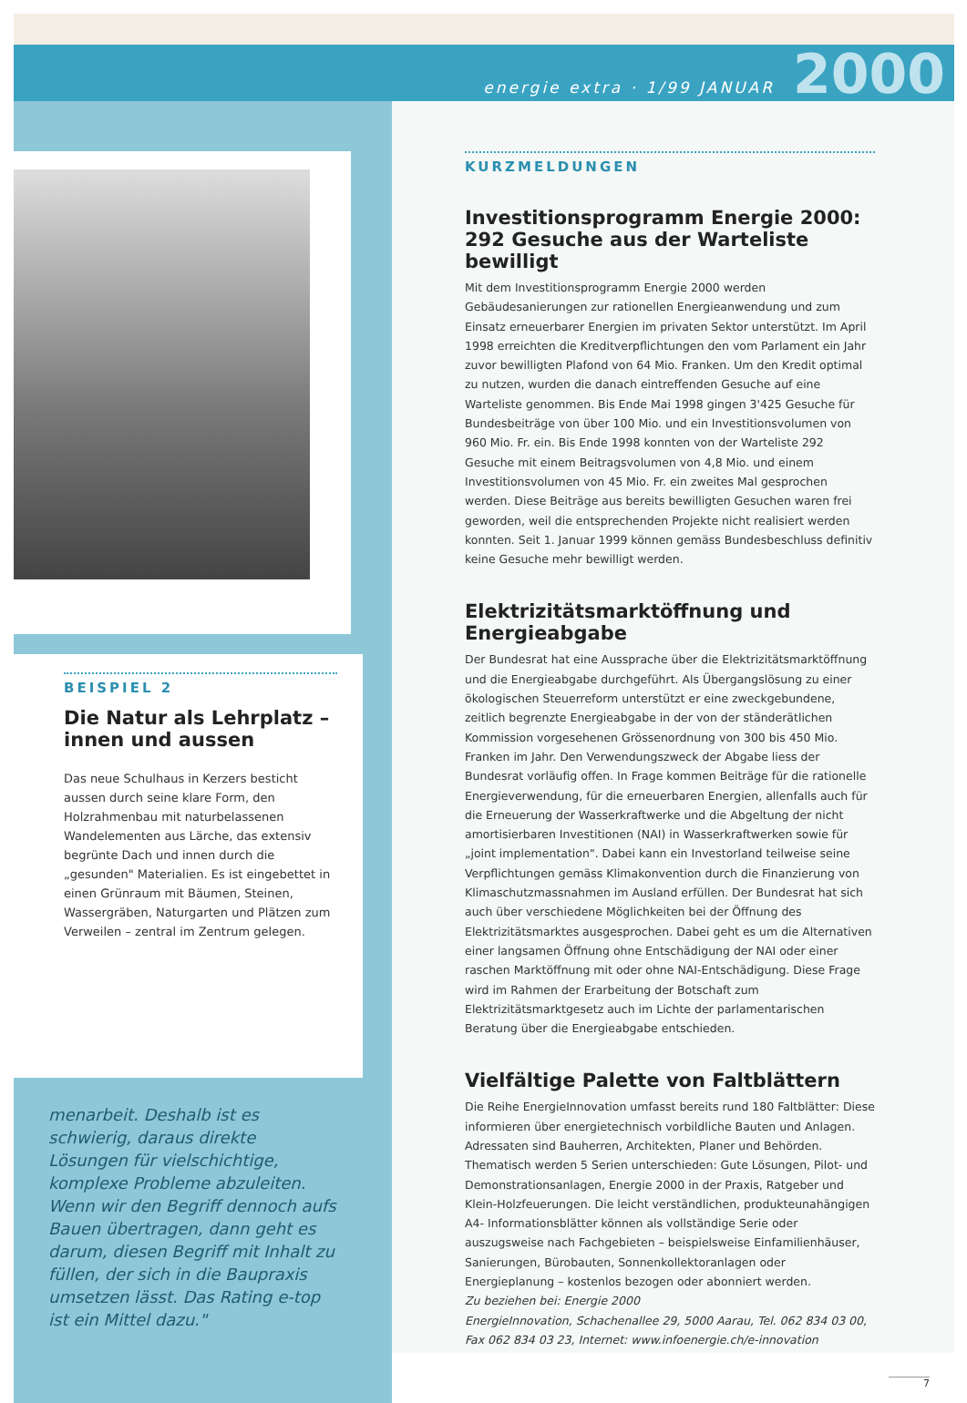energie extra · 1/99 JANUAR 2000
BEISPIEL 2
Die Natur als Lehrplatz – innen und aussen
Das neue Schulhaus in Kerzers besticht aussen durch seine klare Form, den Holzrahmenbau mit naturbelassenen Wandelementen aus Lärche, das extensiv begrünte Dach und innen durch die „gesunden" Materialien. Es ist eingebettet in einen Grünraum mit Bäumen, Steinen, Wassergräben, Naturgarten und Plätzen zum Verweilen – zentral im Zentrum gelegen.
menarbeit. Deshalb ist es schwierig, daraus direkte Lösungen für vielschichtige, komplexe Probleme abzuleiten. Wenn wir den Begriff dennoch aufs Bauen übertragen, dann geht es darum, diesen Begriff mit Inhalt zu füllen, der sich in die Baupraxis umsetzen lässt. Das Rating e-top ist ein Mittel dazu."
KURZMELDUNGEN
Investitionsprogramm Energie 2000: 292 Gesuche aus der Warteliste bewilligt
Mit dem Investitionsprogramm Energie 2000 werden Gebäudesanierungen zur rationellen Energieanwendung und zum Einsatz erneuerbarer Energien im privaten Sektor unterstützt. Im April 1998 erreichten die Kreditverpflichtungen den vom Parlament ein Jahr zuvor bewilligten Plafond von 64 Mio. Franken. Um den Kredit optimal zu nutzen, wurden die danach eintreffenden Gesuche auf eine Warteliste genommen. Bis Ende Mai 1998 gingen 3'425 Gesuche für Bundesbeiträge von über 100 Mio. und ein Investitionsvolumen von 960 Mio. Fr. ein. Bis Ende 1998 konnten von der Warteliste 292 Gesuche mit einem Beitragsvolumen von 4,8 Mio. und einem Investitionsvolumen von 45 Mio. Fr. ein zweites Mal gesprochen werden. Diese Beiträge aus bereits bewilligten Gesuchen waren frei geworden, weil die entsprechenden Projekte nicht realisiert werden konnten. Seit 1. Januar 1999 können gemäss Bundesbeschluss definitiv keine Gesuche mehr bewilligt werden.
Elektrizitätsmarktöffnung und Energieabgabe
Der Bundesrat hat eine Aussprache über die Elektrizitätsmarktöffnung und die Energieabgabe durchgeführt. Als Übergangslösung zu einer ökologischen Steuerreform unterstützt er eine zweckgebundene, zeitlich begrenzte Energieabgabe in der von der ständerätlichen Kommission vorgesehenen Grössenordnung von 300 bis 450 Mio. Franken im Jahr. Den Verwendungszweck der Abgabe liess der Bundesrat vorläufig offen. In Frage kommen Beiträge für die rationelle Energieverwendung, für die erneuerbaren Energien, allenfalls auch für die Erneuerung der Wasserkraftwerke und die Abgeltung der nicht amortisierbaren Investitionen (NAI) in Wasserkraftwerken sowie für „joint implementation". Dabei kann ein Investorland teilweise seine Verpflichtungen gemäss Klimakonvention durch die Finanzierung von Klimaschutzmassnahmen im Ausland erfüllen. Der Bundesrat hat sich auch über verschiedene Möglichkeiten bei der Öffnung des Elektrizitätsmarktes ausgesprochen. Dabei geht es um die Alternativen einer langsamen Öffnung ohne Entschädigung der NAI oder einer raschen Marktöffnung mit oder ohne NAI-Entschädigung. Diese Frage wird im Rahmen der Erarbeitung der Botschaft zum Elektrizitätsmarktgesetz auch im Lichte der parlamentarischen Beratung über die Energieabgabe entschieden.
Vielfältige Palette von Faltblättern
Die Reihe EnergieInnovation umfasst bereits rund 180 Faltblätter: Diese informieren über energietechnisch vorbildliche Bauten und Anlagen. Adressaten sind Bauherren, Architekten, Planer und Behörden. Thematisch werden 5 Serien unterschieden: Gute Lösungen, Pilot- und Demonstrationsanlagen, Energie 2000 in der Praxis, Ratgeber und Klein-Holzfeuerungen. Die leicht verständlichen, produkteunahängigen A4- Informationsblätter können als vollständige Serie oder auszugsweise nach Fachgebieten – beispielsweise Einfamilienhäuser, Sanierungen, Bürobauten, Sonnenkollektoranlagen oder Energieplanung – kostenlos bezogen oder abonniert werden.
Zu beziehen bei: Energie 2000
EnergieInnovation, Schachenallee 29, 5000 Aarau, Tel. 062 834 03 00, Fax 062 834 03 23, Internet: www.infoenergie.ch/e-innovation
7